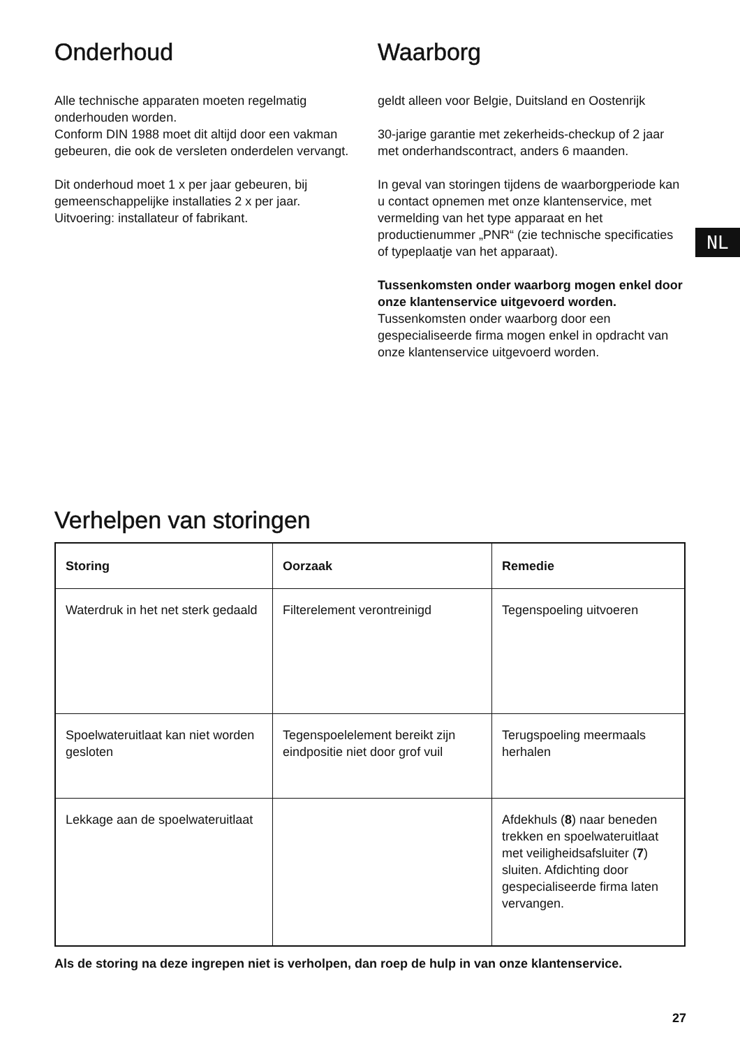Onderhoud
Alle technische apparaten moeten regelmatig onderhouden worden.
Conform DIN 1988 moet dit altijd door een vakman gebeuren, die ook de versleten onderdelen vervangt.
Dit onderhoud moet 1 x per jaar gebeuren, bij gemeenschappelijke installaties 2 x per jaar.
Uitvoering: installateur of fabrikant.
Waarborg
geldt alleen voor Belgie, Duitsland en Oostenrijk
30-jarige garantie met zekerheids-checkup of 2 jaar met onderhandscontract, anders 6 maanden.
In geval van storingen tijdens de waarborgperiode kan u contact opnemen met onze klantenservice, met vermelding van het type apparaat en het productienummer „PNR“ (zie technische specificaties of typeplaatje van het apparaat).
Tussenkomsten onder waarborg mogen enkel door onze klantenservice uitgevoerd worden.
Tussenkomsten onder waarborg door een gespecialiseerde firma mogen enkel in opdracht van onze klantenservice uitgevoerd worden.
NL
Verhelpen van storingen
| Storing | Oorzaak | Remedie |
| --- | --- | --- |
| Waterdruk in het net sterk gedaald | Filterelement verontreinigd | Tegenspoeling uitvoeren |
| Spoelwateruitlaat kan niet worden gesloten | Tegenspoelelement bereikt zijn eindpositie niet door grof vuil | Terugspoeling meermaals herhalen |
| Lekkage aan de spoelwateruitlaat | | Afdekhuls ( 8 ) naar beneden trekken en spoelwateruitlaat met veiligheidsafsluiter ( 7 ) sluiten. Afdichting door gespecialiseerde firma laten vervangen. |
Als de storing na deze ingrepen niet is verholpen, dan roep de hulp in van onze klantenservice.
27